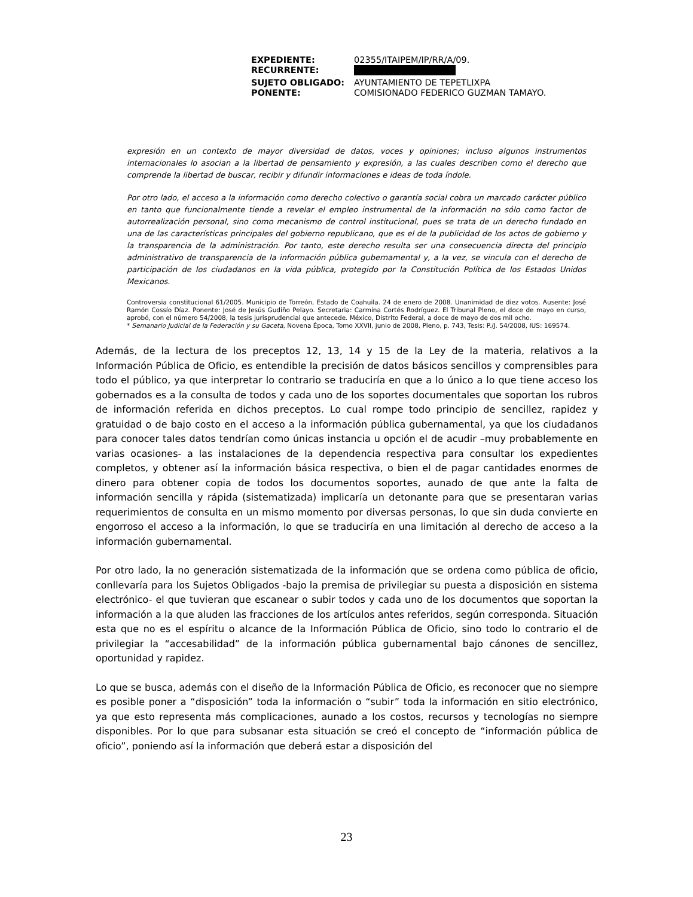| EXPEDIENTE: | 02355/ITAIPEM/IP/RR/A/09. |
| RECURRENTE: | |
| SUJETO OBLIGADO: | AYUNTAMIENTO DE TEPETLIXPA |
| PONENTE: | COMISIONADO FEDERICO GUZMAN TAMAYO. |
expresión en un contexto de mayor diversidad de datos, voces y opiniones; incluso algunos instrumentos internacionales lo asocian a la libertad de pensamiento y expresión, a las cuales describen como el derecho que comprende la libertad de buscar, recibir y difundir informaciones e ideas de toda índole.
Por otro lado, el acceso a la información como derecho colectivo o garantía social cobra un marcado carácter público en tanto que funcionalmente tiende a revelar el empleo instrumental de la información no sólo como factor de autorrealización personal, sino como mecanismo de control institucional, pues se trata de un derecho fundado en una de las características principales del gobierno republicano, que es el de la publicidad de los actos de gobierno y la transparencia de la administración. Por tanto, este derecho resulta ser una consecuencia directa del principio administrativo de transparencia de la información pública gubernamental y, a la vez, se vincula con el derecho de participación de los ciudadanos en la vida pública, protegido por la Constitución Política de los Estados Unidos Mexicanos.
Controversia constitucional 61/2005. Municipio de Torreón, Estado de Coahuila. 24 de enero de 2008. Unanimidad de diez votos. Ausente: José Ramón Cossío Díaz. Ponente: José de Jesús Gudiño Pelayo. Secretaria: Carmina Cortés Rodríguez. El Tribunal Pleno, el doce de mayo en curso, aprobó, con el número 54/2008, la tesis jurisprudencial que antecede. México, Distrito Federal, a doce de mayo de dos mil ocho.
* Semanario Judicial de la Federación y su Gaceta, Novena Época, Tomo XXVII, junio de 2008, Pleno, p. 743, Tesis: P./J. 54/2008, IUS: 169574.
Además, de la lectura de los preceptos 12, 13, 14 y 15 de la Ley de la materia, relativos a la Información Pública de Oficio, es entendible la precisión de datos básicos sencillos y comprensibles para todo el público, ya que interpretar lo contrario se traduciría en que a lo único a lo que tiene acceso los gobernados es a la consulta de todos y cada uno de los soportes documentales que soportan los rubros de información referida en dichos preceptos. Lo cual rompe todo principio de sencillez, rapidez y gratuidad o de bajo costo en el acceso a la información pública gubernamental, ya que los ciudadanos para conocer tales datos tendrían como únicas instancia u opción el de acudir –muy probablemente en varias ocasiones- a las instalaciones de la dependencia respectiva para consultar los expedientes completos, y obtener así la información básica respectiva, o bien el de pagar cantidades enormes de dinero para obtener copia de todos los documentos soportes, aunado de que ante la falta de información sencilla y rápida (sistematizada) implicaría un detonante para que se presentaran varias requerimientos de consulta en un mismo momento por diversas personas, lo que sin duda convierte en engorroso el acceso a la información, lo que se traduciría en una limitación al derecho de acceso a la información gubernamental.
Por otro lado, la no generación sistematizada de la información que se ordena como pública de oficio, conllevaría para los Sujetos Obligados -bajo la premisa de privilegiar su puesta a disposición en sistema electrónico- el que tuvieran que escanear o subir todos y cada uno de los documentos que soportan la información a la que aluden las fracciones de los artículos antes referidos, según corresponda. Situación esta que no es el espíritu o alcance de la Información Pública de Oficio, sino todo lo contrario el de privilegiar la “accesabilidad” de la información pública gubernamental bajo cánones de sencillez, oportunidad y rapidez.
Lo que se busca, además con el diseño de la Información Pública de Oficio, es reconocer que no siempre es posible poner a “disposición” toda la información o “subir” toda la información en sitio electrónico, ya que esto representa más complicaciones, aunado a los costos, recursos y tecnologías no siempre disponibles. Por lo que para subsanar esta situación se creó el concepto de “información pública de oficio”, poniendo así la información que deberá estar a disposición del
23